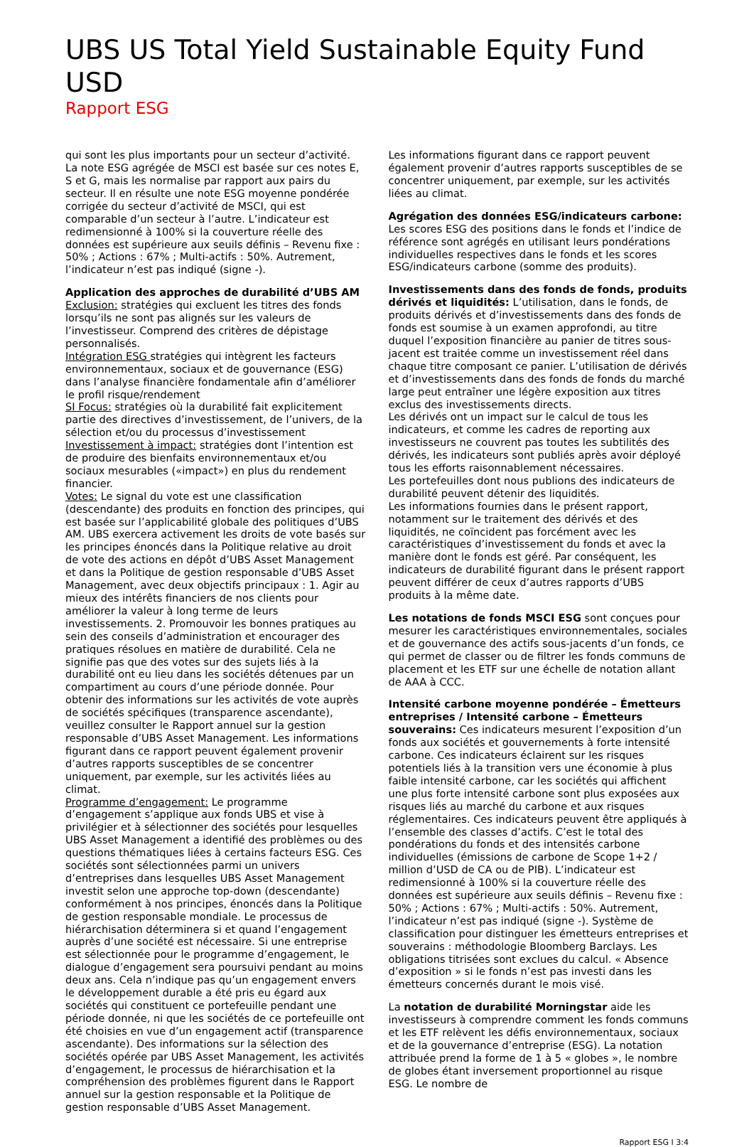UBS US Total Yield Sustainable Equity Fund USD
Rapport ESG
qui sont les plus importants pour un secteur d’activité. La note ESG agrégée de MSCI est basée sur ces notes E, S et G, mais les normalise par rapport aux pairs du secteur. Il en résulte une note ESG moyenne pondérée corrigée du secteur d’activité de MSCI, qui est comparable d’un secteur à l’autre. L’indicateur est redimensionné à 100% si la couverture réelle des données est supérieure aux seuils définis – Revenu fixe : 50% ; Actions : 67% ; Multi-actifs : 50%. Autrement, l’indicateur n’est pas indiqué (signe -).
Application des approches de durabilité d’UBS AM
Exclusion: stratégies qui excluent les titres des fonds lorsqu’ils ne sont pas alignés sur les valeurs de l’investisseur. Comprend des critères de dépistage personnalisés.
Intégration ESG stratégies qui intègrent les facteurs environnementaux, sociaux et de gouvernance (ESG) dans l’analyse financière fondamentale afin d’améliorer le profil risque/rendement
SI Focus: stratégies où la durabilité fait explicitement partie des directives d’investissement, de l’univers, de la sélection et/ou du processus d’investissement
Investissement à impact: stratégies dont l’intention est de produire des bienfaits environnementaux et/ou sociaux mesurables («impact») en plus du rendement financier.
Votes: Le signal du vote est une classification (descendante) des produits en fonction des principes, qui est basée sur l’applicabilité globale des politiques d’UBS AM. UBS exercera activement les droits de vote basés sur les principes énoncés dans la Politique relative au droit de vote des actions en dépôt d’UBS Asset Management et dans la Politique de gestion responsable d’UBS Asset Management, avec deux objectifs principaux : 1. Agir au mieux des intérêts financiers de nos clients pour améliorer la valeur à long terme de leurs investissements. 2. Promouvoir les bonnes pratiques au sein des conseils d’administration et encourager des pratiques résolues en matière de durabilité. Cela ne signifie pas que des votes sur des sujets liés à la durabilité ont eu lieu dans les sociétés détenues par un compartiment au cours d’une période donnée. Pour obtenir des informations sur les activités de vote auprès de sociétés spécifiques (transparence ascendante), veuillez consulter le Rapport annuel sur la gestion responsable d’UBS Asset Management. Les informations figurant dans ce rapport peuvent également provenir d’autres rapports susceptibles de se concentrer uniquement, par exemple, sur les activités liées au climat.
Programme d’engagement: Le programme d’engagement s’applique aux fonds UBS et vise à privilégier et à sélectionner des sociétés pour lesquelles UBS Asset Management a identifié des problèmes ou des questions thématiques liées à certains facteurs ESG. Ces sociétés sont sélectionnées parmi un univers d’entreprises dans lesquelles UBS Asset Management investit selon une approche top-down (descendante) conformément à nos principes, énoncés dans la Politique de gestion responsable mondiale. Le processus de hiérarchisation déterminera si et quand l’engagement auprès d’une société est nécessaire. Si une entreprise est sélectionnée pour le programme d’engagement, le dialogue d’engagement sera poursuivi pendant au moins deux ans. Cela n’indique pas qu’un engagement envers le développement durable a été pris eu égard aux sociétés qui constituent ce portefeuille pendant une période donnée, ni que les sociétés de ce portefeuille ont été choisies en vue d’un engagement actif (transparence ascendante). Des informations sur la sélection des sociétés opérée par UBS Asset Management, les activités d’engagement, le processus de hiérarchisation et la compréhension des problèmes figurent dans le Rapport annuel sur la gestion responsable et la Politique de gestion responsable d’UBS Asset Management.
Les informations figurant dans ce rapport peuvent également provenir d’autres rapports susceptibles de se concentrer uniquement, par exemple, sur les activités liées au climat.
Agrégation des données ESG/indicateurs carbone: Les scores ESG des positions dans le fonds et l’indice de référence sont agrégés en utilisant leurs pondérations individuelles respectives dans le fonds et les scores ESG/indicateurs carbone (somme des produits).
Investissements dans des fonds de fonds, produits dérivés et liquidités: L’utilisation, dans le fonds, de produits dérivés et d’investissements dans des fonds de fonds est soumise à un examen approfondi, au titre duquel l’exposition financière au panier de titres sous-jacent est traitée comme un investissement réel dans chaque titre composant ce panier. L’utilisation de dérivés et d’investissements dans des fonds de fonds du marché large peut entraîner une légère exposition aux titres exclus des investissements directs.
Les dérivés ont un impact sur le calcul de tous les indicateurs, et comme les cadres de reporting aux investisseurs ne couvrent pas toutes les subtilités des dérivés, les indicateurs sont publiés après avoir déployé tous les efforts raisonnablement nécessaires.
Les portefeuilles dont nous publions des indicateurs de durabilité peuvent détenir des liquidités.
Les informations fournies dans le présent rapport, notamment sur le traitement des dérivés et des liquidités, ne coïncident pas forcément avec les caractéristiques d’investissement du fonds et avec la manière dont le fonds est géré. Par conséquent, les indicateurs de durabilité figurant dans le présent rapport peuvent différer de ceux d’autres rapports d’UBS produits à la même date.
Les notations de fonds MSCI ESG sont conçues pour mesurer les caractéristiques environnementales, sociales et de gouvernance des actifs sous-jacents d’un fonds, ce qui permet de classer ou de filtrer les fonds communs de placement et les ETF sur une échelle de notation allant de AAA à CCC.
Intensité carbone moyenne pondérée – Émetteurs entreprises / Intensité carbone – Émetteurs souverains: Ces indicateurs mesurent l’exposition d’un fonds aux sociétés et gouvernements à forte intensité carbone. Ces indicateurs éclairent sur les risques potentiels liés à la transition vers une économie à plus faible intensité carbone, car les sociétés qui affichent une plus forte intensité carbone sont plus exposées aux risques liés au marché du carbone et aux risques réglementaires. Ces indicateurs peuvent être appliqués à l’ensemble des classes d’actifs. C’est le total des pondérations du fonds et des intensités carbone individuelles (émissions de carbone de Scope 1+2 / million d’USD de CA ou de PIB). L’indicateur est redimensionné à 100% si la couverture réelle des données est supérieure aux seuils définis – Revenu fixe : 50% ; Actions : 67% ; Multi-actifs : 50%. Autrement, l’indicateur n’est pas indiqué (signe -). Système de classification pour distinguer les émetteurs entreprises et souverains : méthodologie Bloomberg Barclays. Les obligations titrisées sont exclues du calcul. « Absence d’exposition » si le fonds n’est pas investi dans les émetteurs concernés durant le mois visé.
La notation de durabilité Morningstar aide les investisseurs à comprendre comment les fonds communs et les ETF relèvent les défis environnementaux, sociaux et de la gouvernance d’entreprise (ESG). La notation attribuée prend la forme de 1 à 5 « globes », le nombre de globes étant inversement proportionnel au risque ESG. Le nombre de
Rapport ESG I 3:4